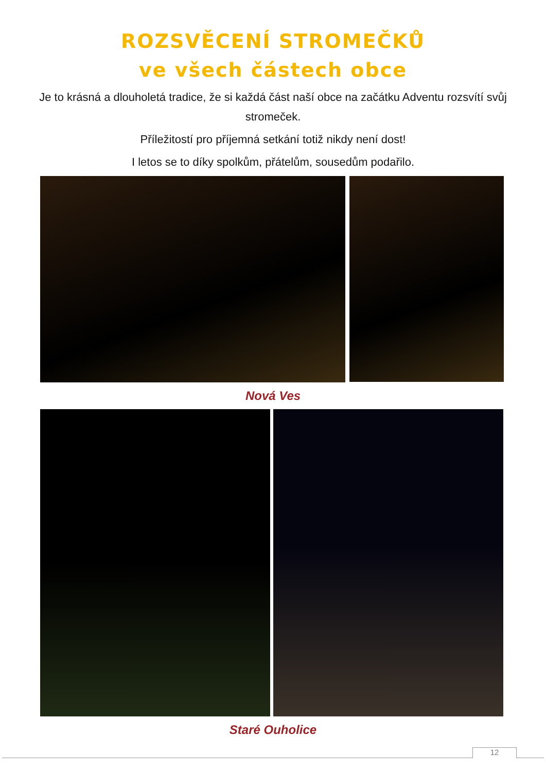ROZSVĚCENÍ STROMEČKŮ
ve všech částech obce
Je to krásná a dlouholetá tradice, že si každá část naší obce na začátku Adventu rozsvítí svůj stromeček.
Příležitostí pro příjemná setkání totiž nikdy není dost!
I letos se to díky spolkům, přátelům, sousedům podařilo.
Nová Ves
Staré Ouholice
12